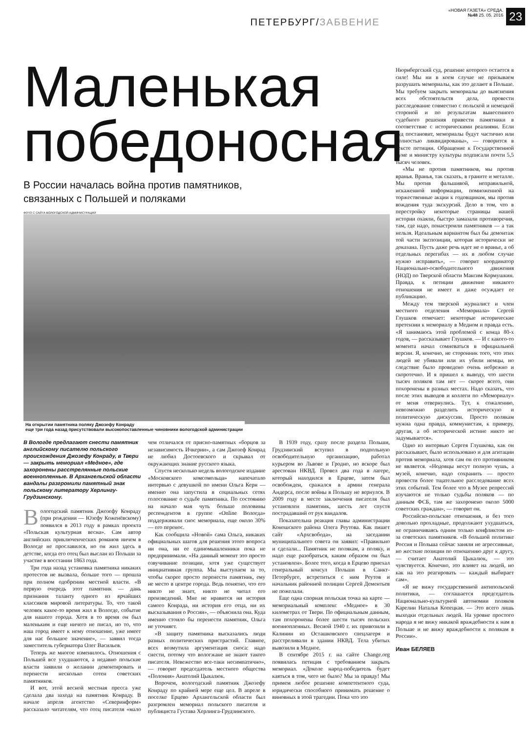ПЕТЕРБУРГ/ЗАБВЕНИЕ
«НОВАЯ ГАЗЕТА» СРЕДА.
№48 25. 05. 2016
23
Маленькая победоносная
В России началась война против памятников,
связанных с Польшей и поляками
ФОТО С САЙТА ВОЛОГОДСКОЙ АДМИНИСТРАЦИИ
На открытии памятника поляку Джозефу Конраду
еще три года назад присутствовали высокопоставленные чиновники вологодской администрации
В Вологде предлагают снести памятник английскому писателю польского происхождения Джозефу Конраду, в Твери — закрыть мемориал «Медное», где захоронены расстрелянные польские военнопленные. В Архангельской области вандалы разгромили памятный знак польскому литератору Херлингу-Грудзинскому.
Вологодский памятник Джозефу Конраду (при рождении — Юзефу Коженёвскому) появился в 2013 году в рамках проекта «Польская культурная весна». Сам автор английских приключенческих романов ничем в Вологде не прославился, но он жил здесь в детстве, когда его отец был выслан из Польши за участие в восстании 1863 года.
Три года назад установка памятника никаких протестов не вызвала, больше того — прошла при полном одобрении местной власти. «В первую очередь этот памятник — дань признания таланту одного из ярчайших классиков мировой литературы. То, что такой человек какое-то время жил в Вологде, событие для нашего города. Хотя в то время он был маленьким и еще ничего не писал, но то, что наш город имеет к нему отношение, уже имеет для нас большое значение», — заявил тогда заместитель губернатора Олег Васильев.
Теперь же многое изменилось. Отношения с Польшей все ухудшаются, а недавно польские власти заявили о желании демонтировать и перенести несколько сотен советских памятников.
И вот, этой весной местная пресса уже сделала два захода на памятник Конраду. В начале апреля агентство «Северинформ» рассказало читателям, что отец писателя «мало чем отличался от присно-памятных «борцов за независимость Ичкерии», а сам Джозеф Конрад не любил Достоевского и скрывал от окружающих знание русского языка.
Спустя несколько недель вологодское издание «Московского комсомольца» напечатало интервью с девушкой по имени Ольга Керн — именно она запустила в социальных сетях голосование о судьбе памятника. По состоянию на начало мая чуть больше половины респондентов в группе «Online Вологда» поддерживали снос мемориала, еще около 30% — его перенос.
Как сообщила «Новой» сама Ольга, никаких официальных шагов для решения этого вопроса ни она, ни ее единомышленники пока не предпринимали. «На данный момент это просто озвучивание позиции, хотя уже существует инициативная группа. Мы выступаем за то, чтобы скорее просто перенести памятник, ему не место в центре города. Ведь понятно, что его никто не знает, никто не читал его произведений. Мне не нравится ни история самого Конрада, ни история его отца, ни их высказывания о России», — объяснила она. Куда именно стоило бы перенести памятник, Ольга не уточняет.
«В защиту памятника высказались люди разных политических пристрастий. Главное, всех возмутила аргументация сноса: надо снести, потому что вологжане не знают такого писателя. Невежество все-таки несимпатично», — говорит председатель местного общества «Полония» Анатолий Цыкалюк.
Впрочем, вологодский памятник Джозефу Конраду по крайней мере еще цел. В апреле в поселке Ерцево Архангельской области был разгромлен мемориал польского писателя и публициста Густава Херлинга-Грудзинского.
В 1939 году, сразу после раздела Польши, Грудзинский вступил в подпольную освободительную организацию, работал курьером во Львове и Гродно, но вскоре был арестован НКВД. Провел два года в лагере, который находился в Ерцеве, затем был освобожден, сражался в армии генерала Андерса, после войны в Польшу не вернулся. В 2009 году в месте заключения писателя был установлен памятник, шесть лет спустя пострадавший от рук вандалов.
Показательна реакция главы администрации Коношского района Олега Реутова. Как пишет сайт «Архсвобода», на заседании муниципального совета он заявил: «Правильно и сделали... Памятник не полякам, а поляку, и надо еще разобраться, каким образом он был установлен». Более того, когда в Ерцево приехал генеральный консул Польши в Санкт-Петербурге, встретиться с ним Реутов и начальник районной полиции Сергей Дементьев не пожелали.
Еще одна спорная польская точка на карте — мемориальный комплекс «Медное» в 30 километрах от Твери. По официальным данным, там похоронены более шести тысяч польских военнопленных. Весной 1940 г. их привозили в Калинин из Осташковского спецлагеря и расстреливали в здании НКВД. Тела убитых вывозили в Медное.
В сентябре 2015 г. на сайте Change.org появилась петиция с требованием закрыть мемориал. «Доколе народ-победитель будет каяться в том, чего не было? Мы за правду! Мы примем любое решение компетентного суда, юридически способного принимать решение о виновных в этой трагедии. Пока что это
Нюрнбергский суд, решение которого остается в силе! Мы ни в коем случае не призываем разрушать мемориалы, как это делают в Польше. Мы требуем закрыть мемориалы до выяснения всех обстоятельств дела, провести расследование совместно с польской и немецкой стороной и по результатам вынесенного судебного решения привести памятники в соответствие с историческими реалиями. Если суд постановит, мемориалы будут частично или полностью ликвидированы», — говорится в тексте петиции. Обращение к Государственной думе и министру культуры подписали почти 5,5 тысяч человек.
«Мы не против памятников, мы против вранья. Вранья, так сказать, в граните и металле. Мы против фальшивой, неправильной, искаженной информации, помноженной на торжественные акции к годовщинам, мы против вождения туда экскурсий. Дело в том, что в перестройку некоторые страницы нашей истории охаяли, быстро замазали противоречия, там, где надо, понастроили памятников — а так нельзя. Идеальным вариантом был бы демонтаж той части экспозиции, которая исторически не доказана. Пусть даже речь идет не о вранье, а об отдельных перегибах — их в любом случае нужно исправить», — говорит координатор Национально-освободительного движения (НОД) по Тверской области Максим Кормушкин. Правда, к петиции движение никакого отношения не имеет и даже осуждает ее публикацию.
Между тем тверской журналист и член местного отделения «Мемориала» Сергей Глушков отмечает: некоторые исторические претензии к мемориалу в Медном и правда есть. «Я занимаюсь этой проблемой с конца 80-х годов, — рассказывает Глушков. — И с какого-то момента начал сомневаться в официальной версии. Я, конечно, не сторонник того, что этих людей не убивали или их убили немцы, но следствие было проведено очень небрежно и скоротечно. И я пришел к выводу, что шести тысяч поляков там нет — скорее всего, они похоронены в разных местах. Надо сказать, что после этих выводов и коллеги по «Мемориалу» от меня отвернулись. Тут, к сожалению, невозможно разделить историческую и политическую дискуссии. Просто полякам нужна одна правда, коммунистам, к примеру, другая, а об исторической истине никто не задумывается».
Одно из интервью Сергея Глушкова, как он рассказывает, было использовано и для агитации против мемориала, хотя сам он его противником не является. «Нодовцы несут полную чушь, а музей, конечно, надо сохранить — просто провести более тщательное расследование всех этих событий. Тем более что в Музее репрессий изучаются не только судьбы поляков — по данным ФСБ, там же захоронено около 5000 советских граждан», — говорит он.
Российско-польские отношения, и без того довольно прохладные, продолжают ухудшаться, не ограничиваясь одним только конфликтом из-за советских памятников. «В большой политике Россия и Польша сейчас заняли не агрессивные, но жесткие позиции по отношению друг к другу, — считает Анатолий Цыкалюк, — это чувствуется. Конечно, это влияет на людей, но как на это реагировать — каждый выбирает сам».
«Я не вижу государственной антипольской политики, — соглашается председатель Национально-культурной автономии поляков Карелии Наталья Копецкая. — Это всего лишь выходки отдельных людей. На уровне простого народа я не вижу никакой враждебности к нам в Польше и не вижу враждебности к полякам в России».
Иван БЕЛЯЕВ